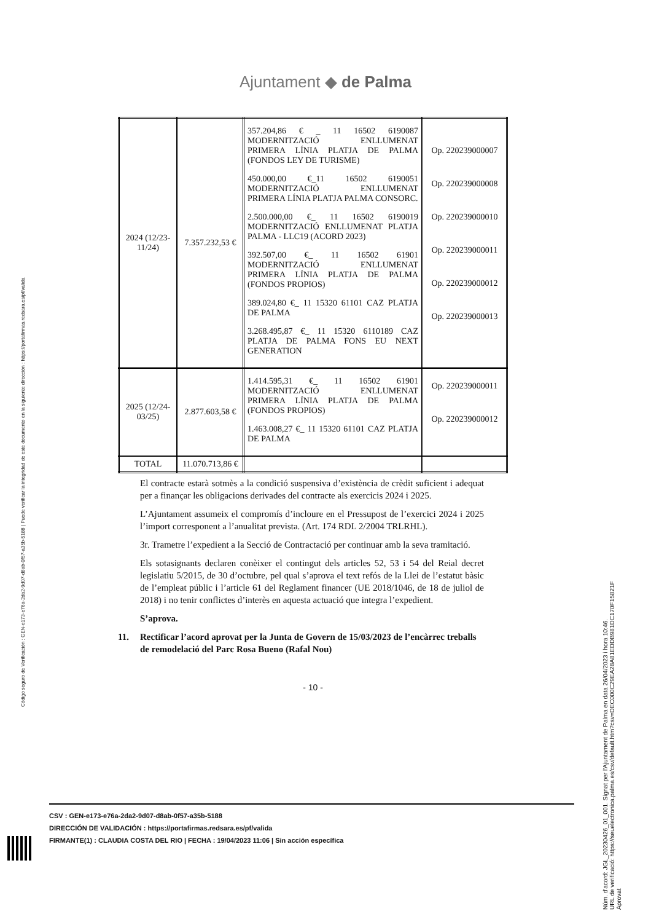Ajuntament ◆ de Palma
Código seguro de Verificación : GEN-e173-e76a-2da2-9d07-d8ab-0f57-a35b-5188 | Puede verificar la integridad de este documento en la siguiente dirección : https://portafirmas.redsara.es/pf/valida
| 2024 (12/23-11/24) | 7.357.232,53 € | 357.204,86 € _ 11 16502 6190087 MODERNITZACIÓ ENLLUMENAT PRIMERA LÍNIA PLATJA DE PALMA (FONDOS LEY DE TURISME) 450.000,00 €_11 16502 6190051 MODERNITZACIÓ ENLLUMENAT PRIMERA LÍNIA PLATJA PALMA CONSORC. 2.500.000,00 €_ 11 16502 6190019 MODERNITZACIÓ ENLLUMENAT PLATJA PALMA - LLC19 (ACORD 2023) 392.507,00 €_ 11 16502 61901 MODERNITZACIÓ ENLLUMENAT PRIMERA LÍNIA PLATJA DE PALMA (FONDOS PROPIOS) 389.024,80 €_ 11 15320 61101 CAZ PLATJA DE PALMA 3.268.495,87 €_ 11 15320 6110189 CAZ PLATJA DE PALMA FONS EU NEXT GENERATION | Op. 220239000007 Op. 220239000008 Op. 220239000010 Op. 220239000011 Op. 220239000012 Op. 220239000013 |
| 2025 (12/24-03/25) | 2.877.603,58 € | 1.414.595,31 €_ 11 16502 61901 MODERNITZACIÓ ENLLUMENAT PRIMERA LÍNIA PLATJA DE PALMA (FONDOS PROPIOS) 1.463.008,27 €_ 11 15320 61101 CAZ PLATJA DE PALMA | Op. 220239000011 Op. 220239000012 |
| TOTAL | 11.070.713,86 € | | |
El contracte estarà sotmès a la condició suspensiva d’existència de crèdit suficient i adequat per a finançar les obligacions derivades del contracte als exercicis 2024 i 2025.
L’Ajuntament assumeix el compromís d’incloure en el Pressupost de l’exercici 2024 i 2025 l’import corresponent a l’anualitat prevista. (Art. 174 RDL 2/2004 TRLRHL).
3r. Trametre l’expedient a la Secció de Contractació per continuar amb la seva tramitació.
Els sotasignants declaren conèixer el contingut dels articles 52, 53 i 54 del Reial decret legislatiu 5/2015, de 30 d’octubre, pel qual s’aprova el text refós de la Llei de l’estatut bàsic de l’empleat públic i l’article 61 del Reglament financer (UE 2018/1046, de 18 de juliol de 2018) i no tenir conflictes d’interès en aquesta actuació que integra l’expedient.
S’aprova.
11. Rectificar l’acord aprovat per la Junta de Govern de 15/03/2023 de l’encàrrec treballs de remodelació del Parc Rosa Bueno (Rafal Nou)
- 10 -
CSV : GEN-e173-e76a-2da2-9d07-d8ab-0f57-a35b-5188
DIRECCIÓN DE VALIDACIÓN : https://portafirmas.redsara.es/pf/valida
FIRMANTE(1) : CLAUDIA COSTA DEL RIO | FECHA : 19/04/2023 11:06 | Sin acción específica
Núm. d'acord: JGL_20230426_01_001. Signat per l'Ajuntament de Palma en data 26/04/2023 i hora 10:46.
URL de verificació: https://seuelectronica.palma.es/csv/default.htm?csv=DEC000C29EA28A81EDDB981DC170F15821F
Aprovat